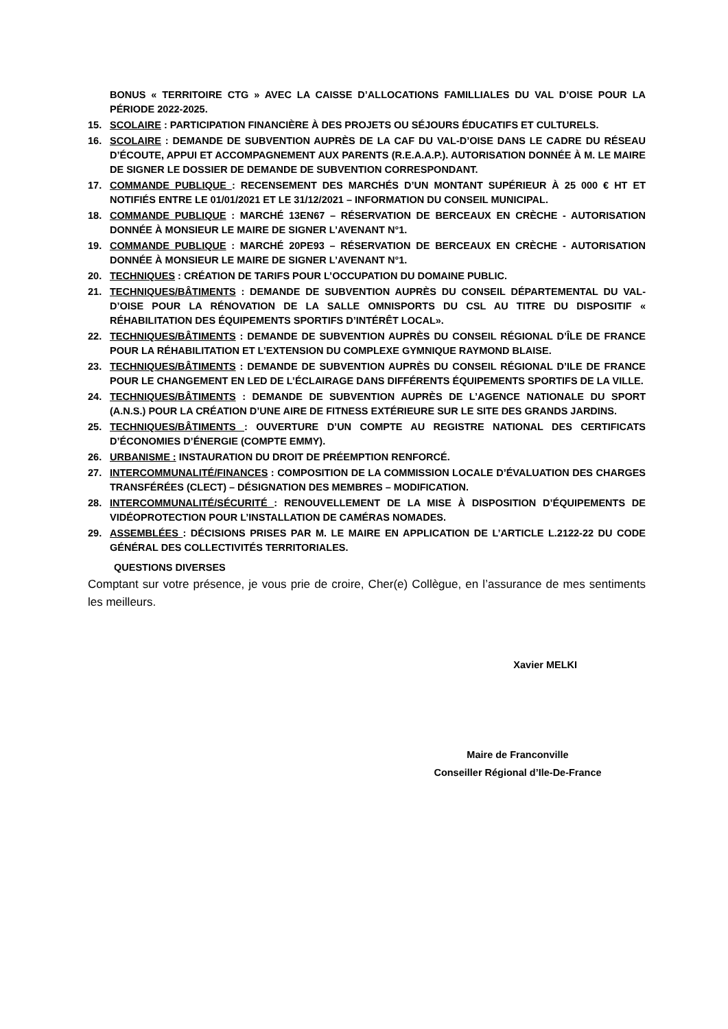BONUS « TERRITOIRE CTG » AVEC LA CAISSE D’ALLOCATIONS FAMILLIALES DU VAL D’OISE POUR LA PÉRIODE 2022-2025.
15. SCOLAIRE : PARTICIPATION FINANCIÈRE À DES PROJETS OU SÉJOURS ÉDUCATIFS ET CULTURELS.
16. SCOLAIRE : DEMANDE DE SUBVENTION AUPRÈS DE LA CAF DU VAL-D’OISE DANS LE CADRE DU RÉSEAU D’ÉCOUTE, APPUI ET ACCOMPAGNEMENT AUX PARENTS (R.E.A.A.P.). AUTORISATION DONNÉE À M. LE MAIRE DE SIGNER LE DOSSIER DE DEMANDE DE SUBVENTION CORRESPONDANT.
17. COMMANDE PUBLIQUE : RECENSEMENT DES MARCHÉS D’UN MONTANT SUPÉRIEUR À 25 000 € HT ET NOTIFIÉS ENTRE LE 01/01/2021 ET LE 31/12/2021 – INFORMATION DU CONSEIL MUNICIPAL.
18. COMMANDE PUBLIQUE : MARCHÉ 13EN67 – RÉSERVATION DE BERCEAUX EN CRÈCHE - AUTORISATION DONNÉE À MONSIEUR LE MAIRE DE SIGNER L’AVENANT N°1.
19. COMMANDE PUBLIQUE : MARCHÉ 20PE93 – RÉSERVATION DE BERCEAUX EN CRÈCHE - AUTORISATION DONNÉE À MONSIEUR LE MAIRE DE SIGNER L’AVENANT N°1.
20. TECHNIQUES : CRÉATION DE TARIFS POUR L’OCCUPATION DU DOMAINE PUBLIC.
21. TECHNIQUES/BÂTIMENTS : DEMANDE DE SUBVENTION AUPRÈS DU CONSEIL DÉPARTEMENTAL DU VAL-D’OISE POUR LA RÉNOVATION DE LA SALLE OMNISPORTS DU CSL AU TITRE DU DISPOSITIF « RÉHABILITATION DES ÉQUIPEMENTS SPORTIFS D’INTÉRÊT LOCAL».
22. TECHNIQUES/BÂTIMENTS : DEMANDE DE SUBVENTION AUPRÈS DU CONSEIL RÉGIONAL D’ÎLE DE FRANCE POUR LA RÉHABILITATION ET L’EXTENSION DU COMPLEXE GYMNIQUE RAYMOND BLAISE.
23. TECHNIQUES/BÂTIMENTS : DEMANDE DE SUBVENTION AUPRÈS DU CONSEIL RÉGIONAL D’ILE DE FRANCE POUR LE CHANGEMENT EN LED DE L’ÉCLAIRAGE DANS DIFFÉRENTS ÉQUIPEMENTS SPORTIFS DE LA VILLE.
24. TECHNIQUES/BÂTIMENTS : DEMANDE DE SUBVENTION AUPRÈS DE L’AGENCE NATIONALE DU SPORT (A.N.S.) POUR LA CRÉATION D’UNE AIRE DE FITNESS EXTÉRIEURE SUR LE SITE DES GRANDS JARDINS.
25. TECHNIQUES/BÂTIMENTS : OUVERTURE D’UN COMPTE AU REGISTRE NATIONAL DES CERTIFICATS D’ÉCONOMIES D’ÉNERGIE (COMPTE EMMY).
26. URBANISME : INSTAURATION DU DROIT DE PRÉEMPTION RENFORCÉ.
27. INTERCOMMUNALITÉ/FINANCES : COMPOSITION DE LA COMMISSION LOCALE D’ÉVALUATION DES CHARGES TRANSFÉRÉES (CLECT) – DÉSIGNATION DES MEMBRES – MODIFICATION.
28. INTERCOMMUNALITÉ/SÉCURITÉ : RENOUVELLEMENT DE LA MISE À DISPOSITION D’ÉQUIPEMENTS DE VIDÉOPROTECTION POUR L’INSTALLATION DE CAMÉRAS NOMADES.
29. ASSEMBLÉES : DÉCISIONS PRISES PAR M. LE MAIRE EN APPLICATION DE L’ARTICLE L.2122-22 DU CODE GÉNÉRAL DES COLLECTIVITÉS TERRITORIALES.
QUESTIONS DIVERSES
Comptant sur votre présence, je vous prie de croire, Cher(e) Collègue, en l’assurance de mes sentiments les meilleurs.
Xavier MELKI
Maire de Franconville
Conseiller Régional d’Ile-De-France